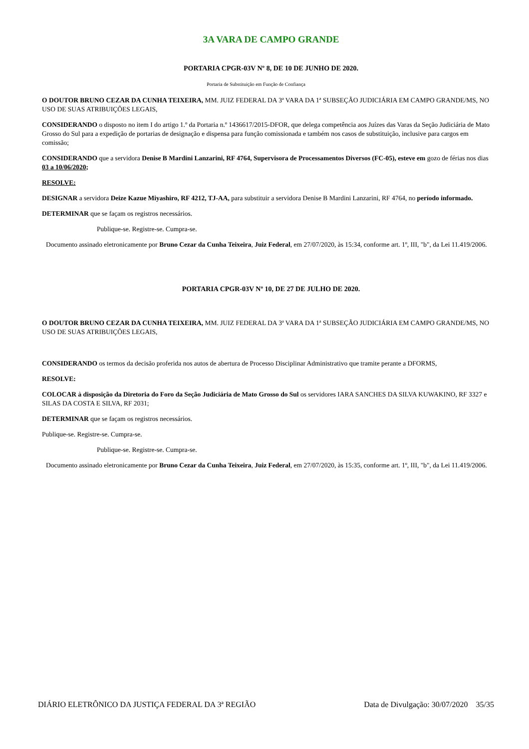3A VARA DE CAMPO GRANDE
PORTARIA CPGR-03V Nº 8, DE 10 DE JUNHO DE 2020.
Portaria de Substituição em Função de Confiança
O DOUTOR BRUNO CEZAR DA CUNHA TEIXEIRA, MM. JUIZ FEDERAL DA 3ª VARA DA 1ª SUBSEÇÃO JUDICIÁRIA EM CAMPO GRANDE/MS, NO USO DE SUAS ATRIBUIÇÕES LEGAIS,
CONSIDERANDO o disposto no item I do artigo 1.º da Portaria n.º 1436617/2015-DFOR, que delega competência aos Juízes das Varas da Seção Judiciária de Mato Grosso do Sul para a expedição de portarias de designação e dispensa para função comissionada e também nos casos de substituição, inclusive para cargos em comissão;
CONSIDERANDO que a servidora Denise B Mardini Lanzarini, RF 4764, Supervisora de Processamentos Diversos (FC-05), esteve em gozo de férias nos dias 03 a 10/06/2020;
RESOLVE:
DESIGNAR a servidora Deize Kazue Miyashiro, RF 4212, TJ-AA, para substituir a servidora Denise B Mardini Lanzarini, RF 4764, no período informado.
DETERMINAR que se façam os registros necessários.
Publique-se. Registre-se. Cumpra-se.
Documento assinado eletronicamente por Bruno Cezar da Cunha Teixeira, Juiz Federal, em 27/07/2020, às 15:34, conforme art. 1º, III, "b", da Lei 11.419/2006.
PORTARIA CPGR-03V Nº 10, DE 27 DE JULHO DE 2020.
O DOUTOR BRUNO CEZAR DA CUNHA TEIXEIRA, MM. JUIZ FEDERAL DA 3ª VARA DA 1ª SUBSEÇÃO JUDICIÁRIA EM CAMPO GRANDE/MS, NO USO DE SUAS ATRIBUIÇÕES LEGAIS,
CONSIDERANDO os termos da decisão proferida nos autos de abertura de Processo Disciplinar Administrativo que tramite perante a DFORMS,
RESOLVE:
COLOCAR à disposição da Diretoria do Foro da Seção Judiciária de Mato Grosso do Sul os servidores IARA SANCHES DA SILVA KUWAKINO, RF 3327 e SILAS DA COSTA E SILVA, RF 2031;
DETERMINAR que se façam os registros necessários.
Publique-se. Registre-se. Cumpra-se.
Publique-se. Registre-se. Cumpra-se.
Documento assinado eletronicamente por Bruno Cezar da Cunha Teixeira, Juiz Federal, em 27/07/2020, às 15:35, conforme art. 1º, III, "b", da Lei 11.419/2006.
DIÁRIO ELETRÔNICO DA JUSTIÇA FEDERAL DA 3ª REGIÃO Data de Divulgação: 30/07/2020 35/35